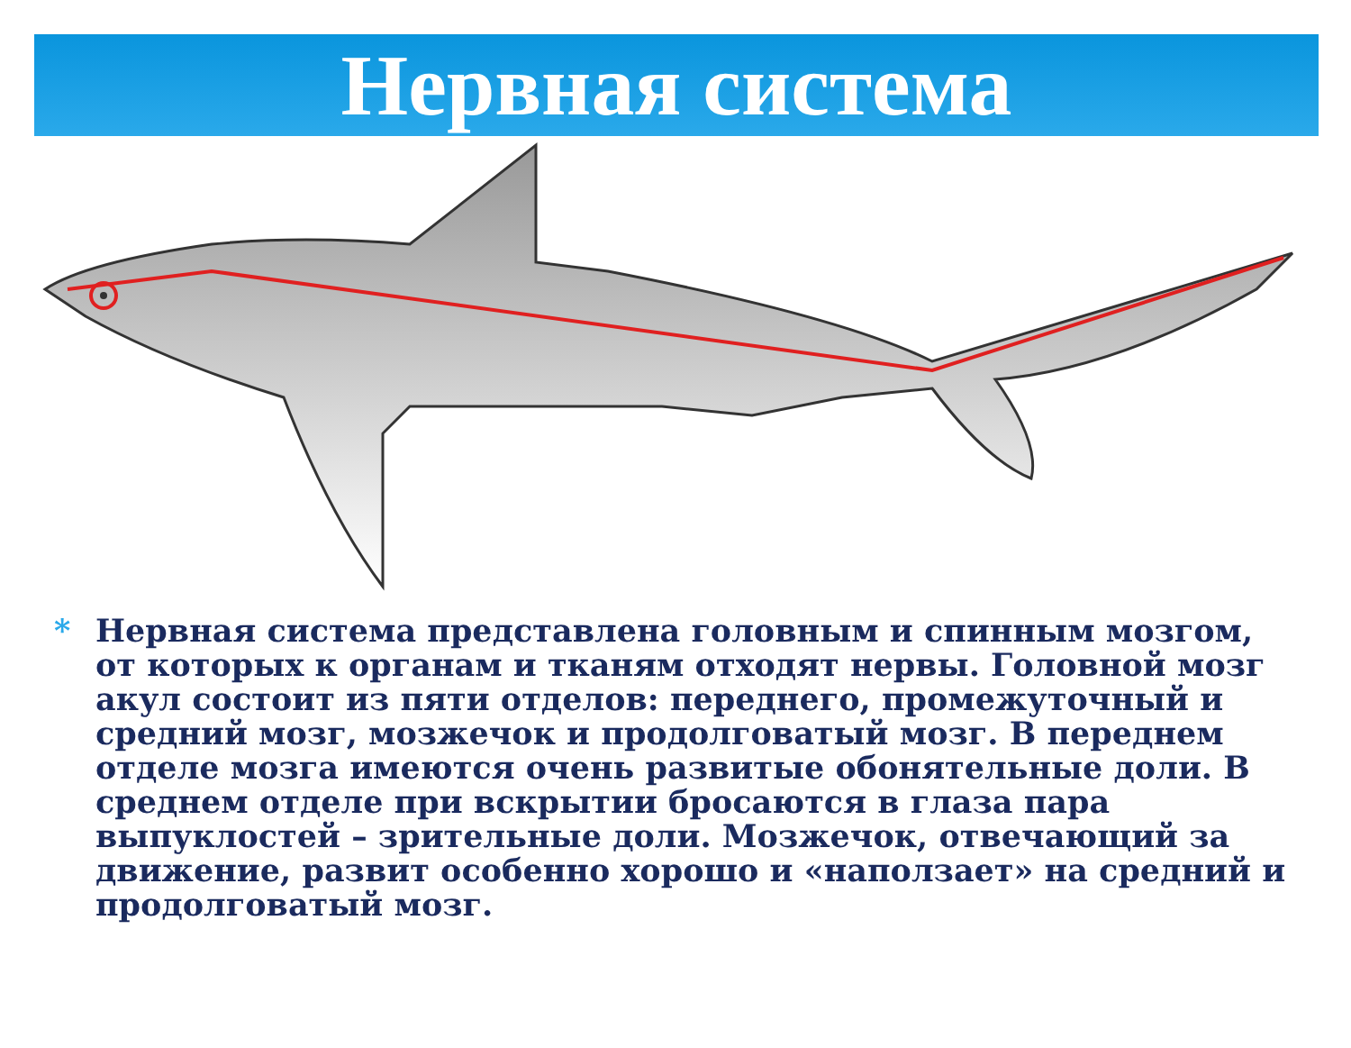Нервная система
* Нервная система представлена головным и спинным мозгом, от которых к органам и тканям отходят нервы. Головной мозг акул состоит из пяти отделов: переднего, промежуточный и средний мозг, мозжечок и продолговатый мозг. В переднем отделе мозга имеются очень развитые обонятельные доли. В среднем отделе при вскрытии бросаются в глаза пара выпуклостей – зрительные доли. Мозжечок, отвечающий за движение, развит особенно хорошо и «наползает» на средний и продолговатый мозг.